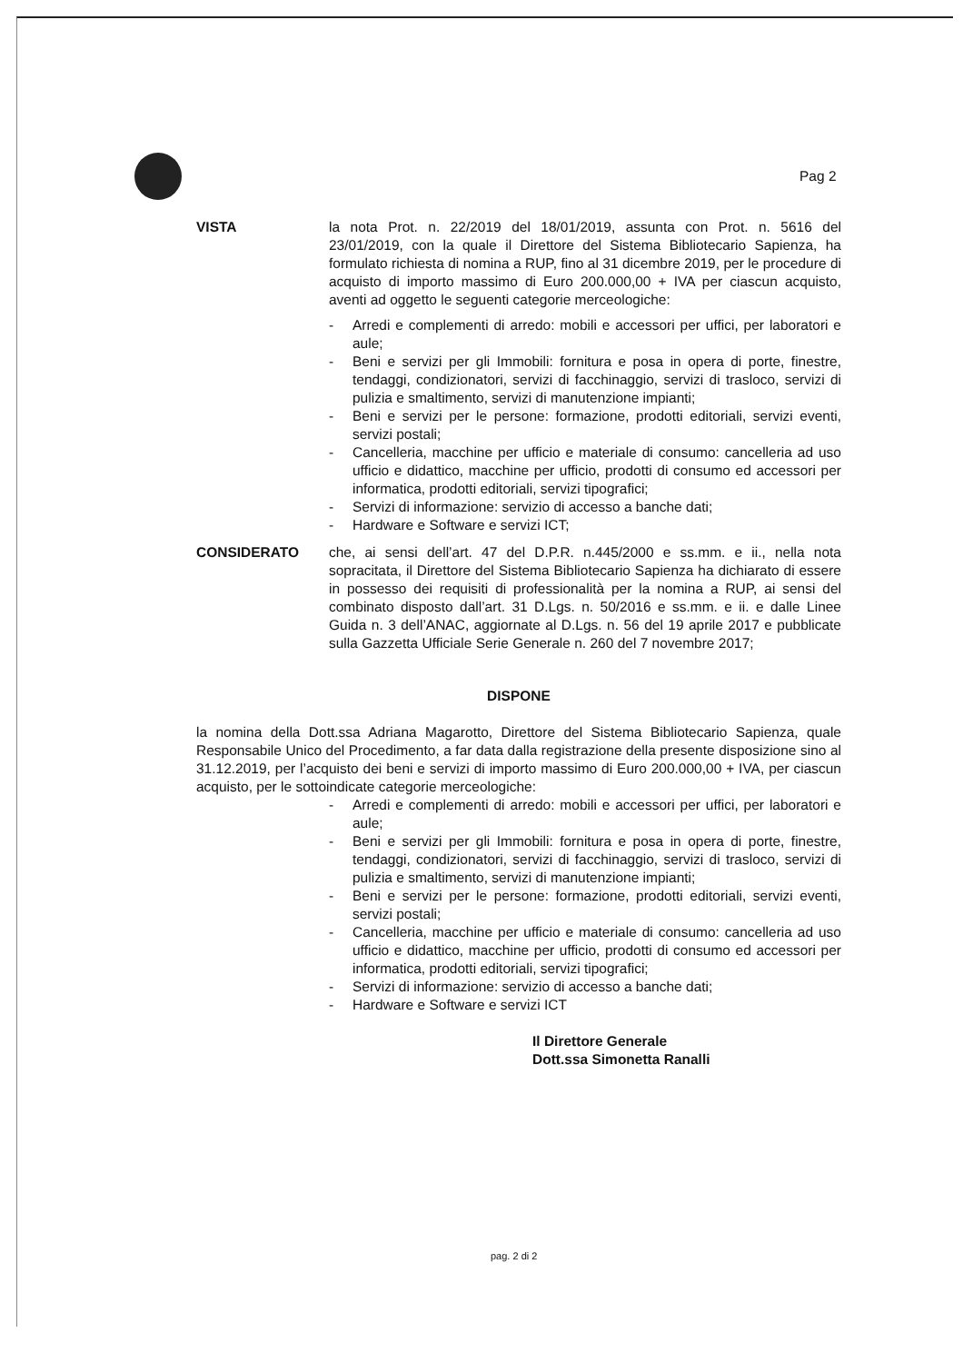Pag 2
VISTA la nota Prot. n. 22/2019 del 18/01/2019, assunta con Prot. n. 5616 del 23/01/2019, con la quale il Direttore del Sistema Bibliotecario Sapienza, ha formulato richiesta di nomina a RUP, fino al 31 dicembre 2019, per le procedure di acquisto di importo massimo di Euro 200.000,00 + IVA per ciascun acquisto, aventi ad oggetto le seguenti categorie merceologiche:
- Arredi e complementi di arredo: mobili e accessori per uffici, per laboratori e aule;
- Beni e servizi per gli Immobili: fornitura e posa in opera di porte, finestre, tendaggi, condizionatori, servizi di facchinaggio, servizi di trasloco, servizi di pulizia e smaltimento, servizi di manutenzione impianti;
- Beni e servizi per le persone: formazione, prodotti editoriali, servizi eventi, servizi postali;
- Cancelleria, macchine per ufficio e materiale di consumo: cancelleria ad uso ufficio e didattico, macchine per ufficio, prodotti di consumo ed accessori per informatica, prodotti editoriali, servizi tipografici;
- Servizi di informazione: servizio di accesso a banche dati;
- Hardware e Software e servizi ICT;
CONSIDERATO che, ai sensi dell’art. 47 del D.P.R. n.445/2000 e ss.mm. e ii., nella nota sopracitata, il Direttore del Sistema Bibliotecario Sapienza ha dichiarato di essere in possesso dei requisiti di professionalità per la nomina a RUP, ai sensi del combinato disposto dall’art. 31 D.Lgs. n. 50/2016 e ss.mm. e ii. e dalle Linee Guida n. 3 dell’ANAC, aggiornate al D.Lgs. n. 56 del 19 aprile 2017 e pubblicate sulla Gazzetta Ufficiale Serie Generale n. 260 del 7 novembre 2017;
DISPONE
la nomina della Dott.ssa Adriana Magarotto, Direttore del Sistema Bibliotecario Sapienza, quale Responsabile Unico del Procedimento, a far data dalla registrazione della presente disposizione sino al 31.12.2019, per l’acquisto dei beni e servizi di importo massimo di Euro 200.000,00 + IVA, per ciascun acquisto, per le sottoindicate categorie merceologiche:
- Arredi e complementi di arredo: mobili e accessori per uffici, per laboratori e aule;
- Beni e servizi per gli Immobili: fornitura e posa in opera di porte, finestre, tendaggi, condizionatori, servizi di facchinaggio, servizi di trasloco, servizi di pulizia e smaltimento, servizi di manutenzione impianti;
- Beni e servizi per le persone: formazione, prodotti editoriali, servizi eventi, servizi postali;
- Cancelleria, macchine per ufficio e materiale di consumo: cancelleria ad uso ufficio e didattico, macchine per ufficio, prodotti di consumo ed accessori per informatica, prodotti editoriali, servizi tipografici;
- Servizi di informazione: servizio di accesso a banche dati;
- Hardware e Software e servizi ICT
Il Direttore Generale
Dott.ssa Simonetta Ranalli
pag. 2 di 2